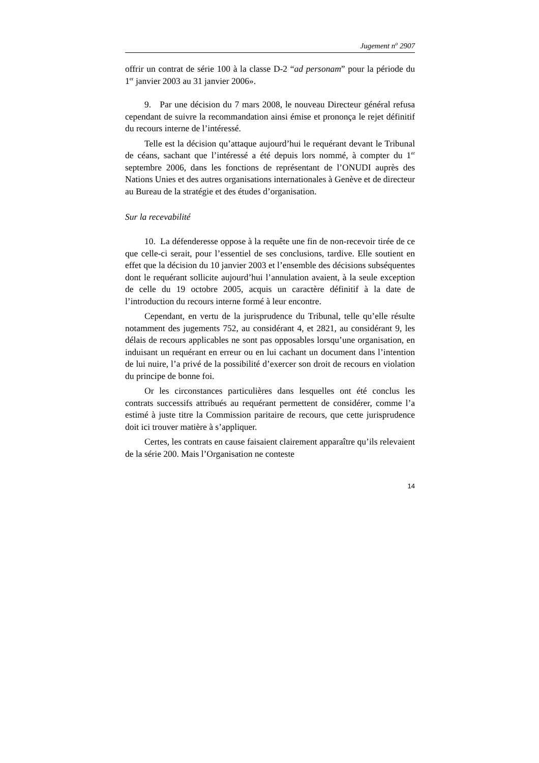Jugement n<sup>o</sup> 2907
offrir un contrat de série 100 à la classe D-2 “ad personam” pour la période du 1<sup>er</sup> janvier 2003 au 31 janvier 2006».
9. Par une décision du 7 mars 2008, le nouveau Directeur général refusa cependant de suivre la recommandation ainsi émise et prononça le rejet définitif du recours interne de l’intéressé.
Telle est la décision qu’attaque aujourd’hui le requérant devant le Tribunal de céans, sachant que l’intéressé a été depuis lors nommé, à compter du 1<sup>er</sup> septembre 2006, dans les fonctions de représentant de l’ONUDI auprès des Nations Unies et des autres organisations internationales à Genève et de directeur au Bureau de la stratégie et des études d’organisation.
Sur la recevabilité
10. La défenderesse oppose à la requête une fin de non-recevoir tirée de ce que celle-ci serait, pour l’essentiel de ses conclusions, tardive. Elle soutient en effet que la décision du 10 janvier 2003 et l’ensemble des décisions subséquentes dont le requérant sollicite aujourd’hui l’annulation avaient, à la seule exception de celle du 19 octobre 2005, acquis un caractère définitif à la date de l’introduction du recours interne formé à leur encontre.
Cependant, en vertu de la jurisprudence du Tribunal, telle qu’elle résulte notamment des jugements 752, au considérant 4, et 2821, au considérant 9, les délais de recours applicables ne sont pas opposables lorsqu’une organisation, en induisant un requérant en erreur ou en lui cachant un document dans l’intention de lui nuire, l’a privé de la possibilité d’exercer son droit de recours en violation du principe de bonne foi.
Or les circonstances particulières dans lesquelles ont été conclus les contrats successifs attribués au requérant permettent de considérer, comme l’a estimé à juste titre la Commission paritaire de recours, que cette jurisprudence doit ici trouver matière à s’appliquer.
Certes, les contrats en cause faisaient clairement apparaître qu’ils relevaient de la série 200. Mais l’Organisation ne conteste
14